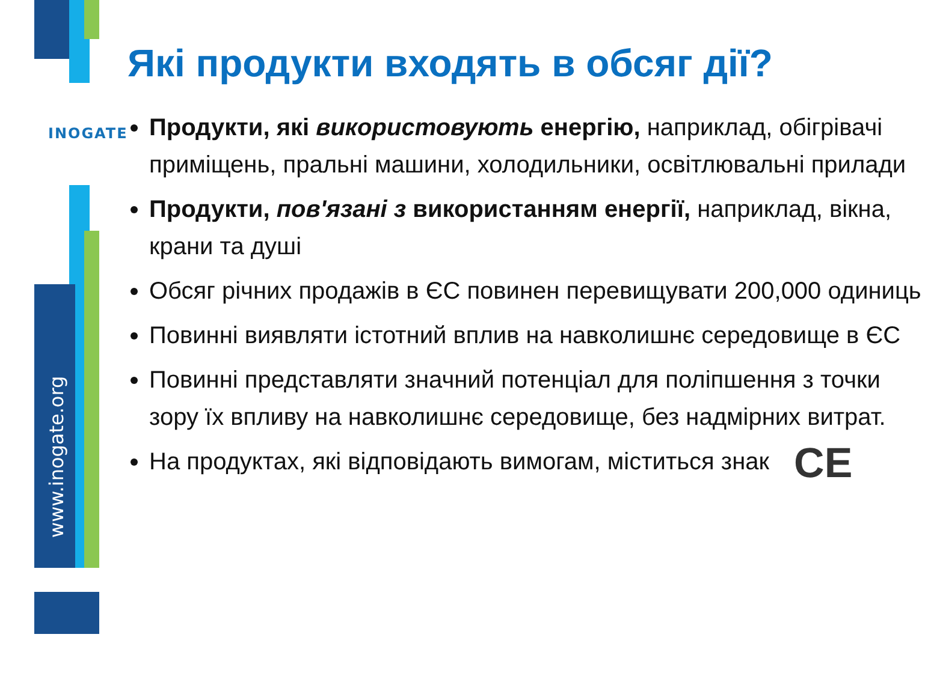www.inogate.org
INOGATE
Які продукти входять в обсяг дії?
Продукти, які використовують енергію, наприклад, обігрівачі приміщень, пральні машини, холодильники, освітлювальні прилади
Продукти, пов'язані з використанням енергії, наприклад, вікна, крани та душі
Обсяг річних продажів в ЄС повинен перевищувати 200,000 одиниць
Повинні виявляти істотний вплив на навколишнє середовище в ЄС
Повинні представляти значний потенціал для поліпшення з точки зору їх впливу на навколишнє середовище, без надмірних витрат.
На продуктах, які відповідають вимогам, міститься знак CE